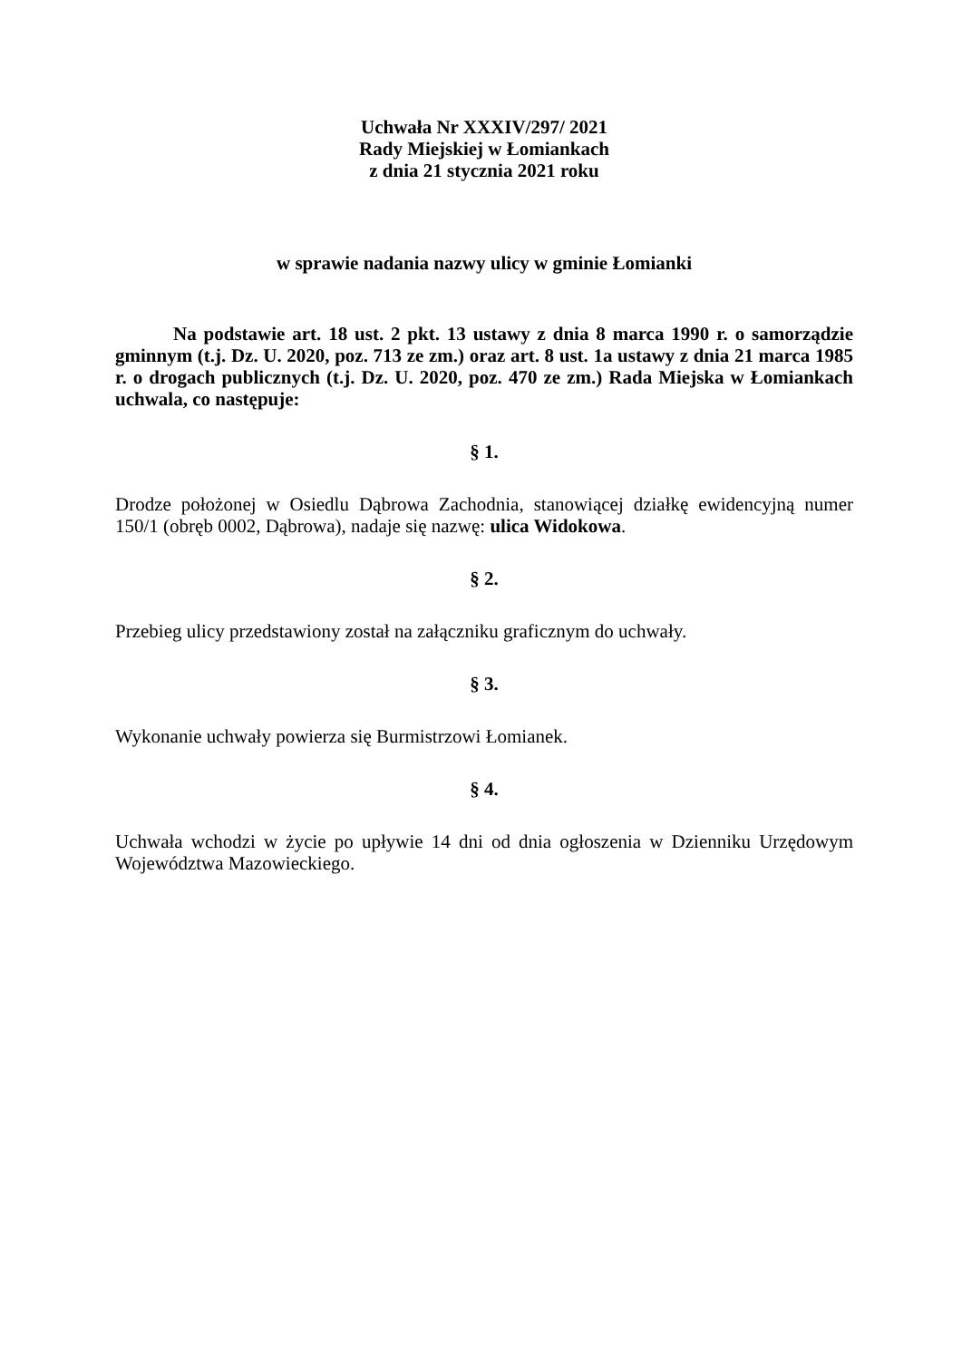Uchwała Nr XXXIV/297/ 2021
Rady Miejskiej w Łomiankach
z dnia 21 stycznia 2021 roku
w sprawie nadania nazwy ulicy w gminie Łomianki
Na podstawie art. 18 ust. 2 pkt. 13 ustawy z dnia 8 marca 1990 r. o samorządzie gminnym (t.j. Dz. U. 2020, poz. 713 ze zm.) oraz art. 8 ust. 1a ustawy z dnia 21 marca 1985 r. o drogach publicznych (t.j. Dz. U. 2020, poz. 470 ze zm.) Rada Miejska w Łomiankach uchwala, co następuje:
§ 1.
Drodze położonej w Osiedlu Dąbrowa Zachodnia, stanowiącej działkę ewidencyjną numer 150/1 (obręb 0002, Dąbrowa), nadaje się nazwę: ulica Widokowa.
§ 2.
Przebieg ulicy przedstawiony został na załączniku graficznym do uchwały.
§ 3.
Wykonanie uchwały powierza się Burmistrzowi Łomianek.
§ 4.
Uchwała wchodzi w życie po upływie 14 dni od dnia ogłoszenia w Dzienniku Urzędowym Województwa Mazowieckiego.